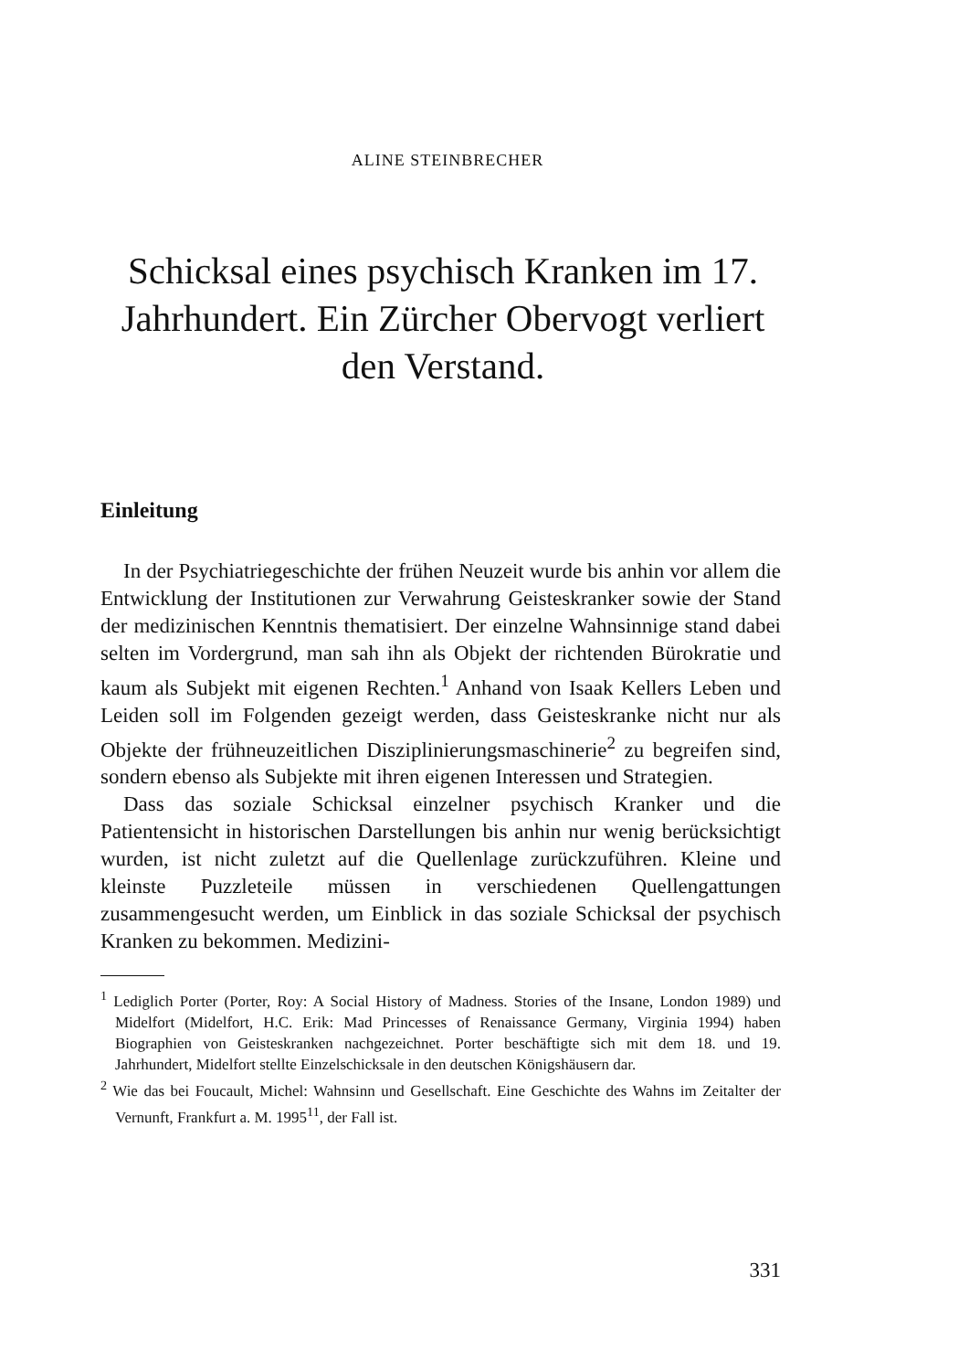ALINE STEINBRECHER
Schicksal eines psychisch Kranken im 17. Jahrhundert. Ein Zürcher Obervogt verliert den Verstand.
Einleitung
In der Psychiatriegeschichte der frühen Neuzeit wurde bis anhin vor allem die Entwicklung der Institutionen zur Verwahrung Geisteskranker sowie der Stand der medizinischen Kenntnis thematisiert. Der einzelne Wahnsinnige stand dabei selten im Vordergrund, man sah ihn als Objekt der richtenden Bürokratie und kaum als Subjekt mit eigenen Rechten.<sup>1</sup> Anhand von Isaak Kellers Leben und Leiden soll im Folgenden gezeigt werden, dass Geisteskranke nicht nur als Objekte der frühneuzeitlichen Disziplinierungsmaschinerie<sup>2</sup> zu begreifen sind, sondern ebenso als Subjekte mit ihren eigenen Interessen und Strategien.
Dass das soziale Schicksal einzelner psychisch Kranker und die Patientensicht in historischen Darstellungen bis anhin nur wenig berücksichtigt wurden, ist nicht zuletzt auf die Quellenlage zurückzuführen. Kleine und kleinste Puzzleteile müssen in verschiedenen Quellengattungen zusammengesucht werden, um Einblick in das soziale Schicksal der psychisch Kranken zu bekommen. Medizini-
<sup>1</sup> Lediglich Porter (Porter, Roy: A Social History of Madness. Stories of the Insane, London 1989) und Midelfort (Midelfort, H.C. Erik: Mad Princesses of Renaissance Germany, Virginia 1994) haben Biographien von Geisteskranken nachgezeichnet. Porter beschäftigte sich mit dem 18. und 19. Jahrhundert, Midelfort stellte Einzelschicksale in den deutschen Königshäusern dar.
<sup>2</sup> Wie das bei Foucault, Michel: Wahnsinn und Gesellschaft. Eine Geschichte des Wahns im Zeitalter der Vernunft, Frankfurt a. M. 1995<sup>11</sup>, der Fall ist.
331